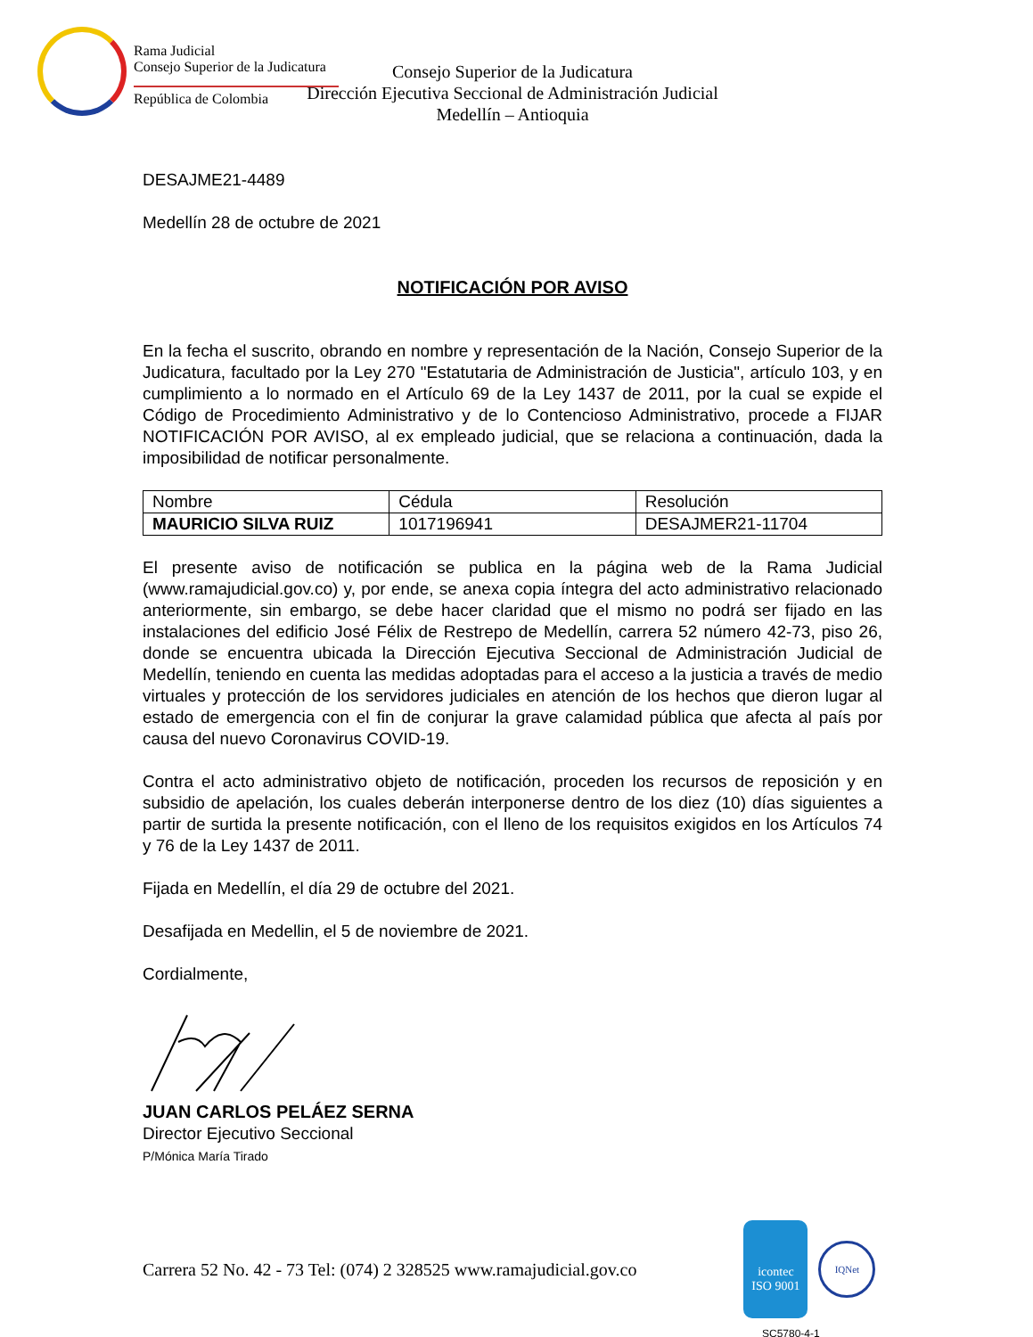Rama Judicial
Consejo Superior de la Judicatura
República de Colombia
Consejo Superior de la Judicatura
Dirección Ejecutiva Seccional de Administración Judicial
Medellín – Antioquia
DESAJME21-4489
Medellín 28 de octubre de 2021
NOTIFICACIÓN POR AVISO
En la fecha el suscrito, obrando en nombre y representación de la Nación, Consejo Superior de la Judicatura, facultado por la Ley 270 "Estatutaria de Administración de Justicia", artículo 103, y en cumplimiento a lo normado en el Artículo 69 de la Ley 1437 de 2011, por la cual se expide el Código de Procedimiento Administrativo y de lo Contencioso Administrativo, procede a FIJAR NOTIFICACIÓN POR AVISO, al ex empleado judicial, que se relaciona a continuación, dada la imposibilidad de notificar personalmente.
| Nombre | Cédula | Resolución |
| MAURICIO SILVA RUIZ | 1017196941 | DESAJMER21-11704 |
El presente aviso de notificación se publica en la página web de la Rama Judicial (www.ramajudicial.gov.co) y, por ende, se anexa copia íntegra del acto administrativo relacionado anteriormente, sin embargo, se debe hacer claridad que el mismo no podrá ser fijado en las instalaciones del edificio José Félix de Restrepo de Medellín, carrera 52 número 42-73, piso 26, donde se encuentra ubicada la Dirección Ejecutiva Seccional de Administración Judicial de Medellín, teniendo en cuenta las medidas adoptadas para el acceso a la justicia a través de medio virtuales y protección de los servidores judiciales en atención de los hechos que dieron lugar al estado de emergencia con el fin de conjurar la grave calamidad pública que afecta al país por causa del nuevo Coronavirus COVID-19.
Contra el acto administrativo objeto de notificación, proceden los recursos de reposición y en subsidio de apelación, los cuales deberán interponerse dentro de los diez (10) días siguientes a partir de surtida la presente notificación, con el lleno de los requisitos exigidos en los Artículos 74 y 76 de la Ley 1437 de 2011.
Fijada en Medellín, el día 29 de octubre del 2021.
Desafijada en Medellin, el 5 de noviembre de 2021.
Cordialmente,
JUAN CARLOS PELÁEZ SERNA
Director Ejecutivo Seccional
P/Mónica María Tirado
Carrera 52 No. 42 - 73 Tel: (074) 2 328525 www.ramajudicial.gov.co
icontec
ISO 9001
IQNet
SC5780-4-1